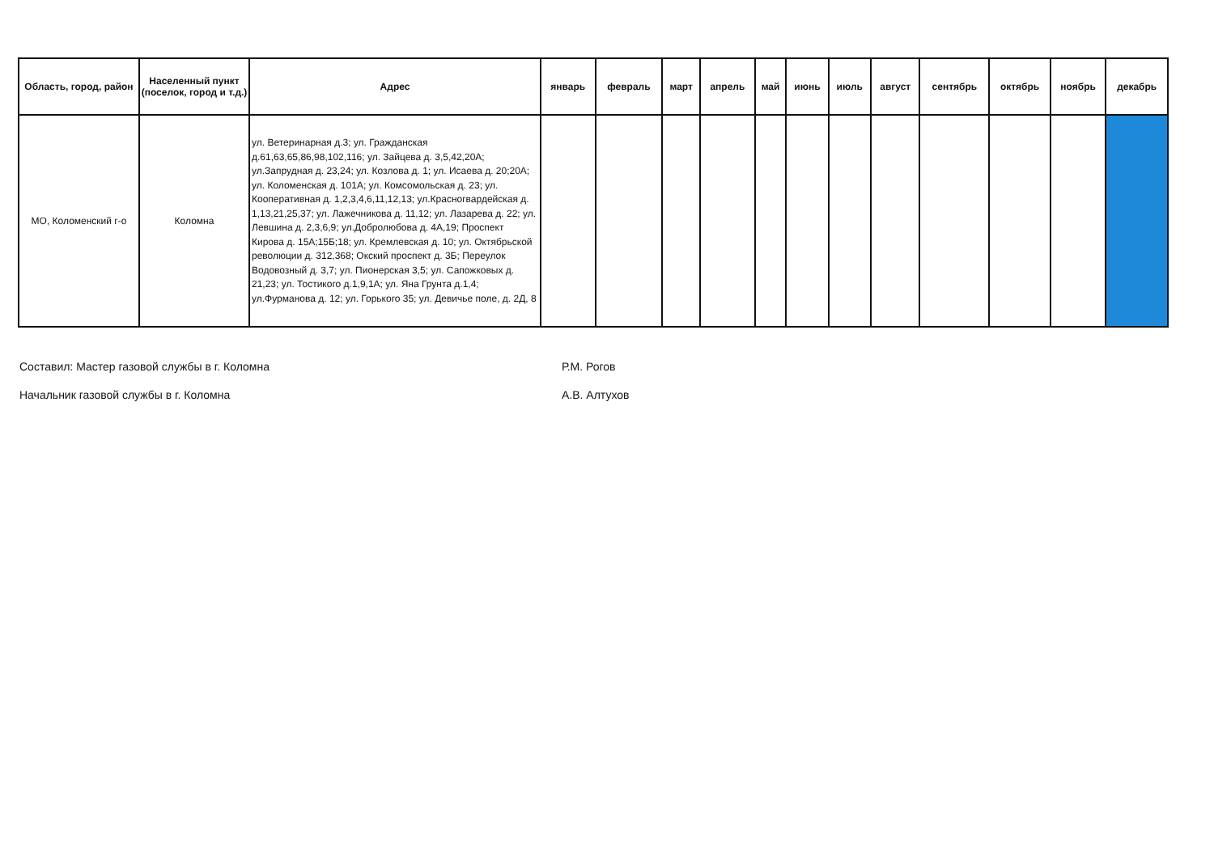| Область, город, район | Населенный пункт (поселок, город и т.д.) | Адрес | январь | февраль | март | апрель | май | июнь | июль | август | сентябрь | октябрь | ноябрь | декабрь |
| --- | --- | --- | --- | --- | --- | --- | --- | --- | --- | --- | --- | --- | --- | --- |
| МО, Коломенский г-о | Коломна | ул. Ветеринарная д.3; ул. Гражданская д.61,63,65,86,98,102,116; ул. Зайцева д. 3,5,42,20А; ул.Запрудная д. 23,24; ул. Козлова д. 1; ул. Исаева д. 20;20А; ул. Коломенская д. 101А; ул. Комсомольская д. 23; ул. Кооперативная д. 1,2,3,4,6,11,12,13; ул.Красногвардейская д. 1,13,21,25,37; ул. Лажечникова д. 11,12; ул. Лазарева д. 22; ул. Левшина д. 2,3,6,9; ул.Добролюбова д. 4А,19; Проспект Кирова д. 15А;15Б;18; ул. Кремлевская д. 10; ул. Октябрьской революции д. 312,368; Окский проспект д. 3Б; Переулок Водовозный д. 3,7; ул. Пионерская 3,5; ул. Сапожковых д. 21,23; ул. Тостикого д.1,9,1А; ул. Яна Грунта д.1,4; ул.Фурманова д. 12; ул. Горького 35; ул. Девичье поле, д. 2Д, 8 | | | | | | | | | | | | |
Составил: Мастер газовой службы в г. Коломна Р.М. Рогов
Начальник газовой службы в г. Коломна А.В. Алтухов